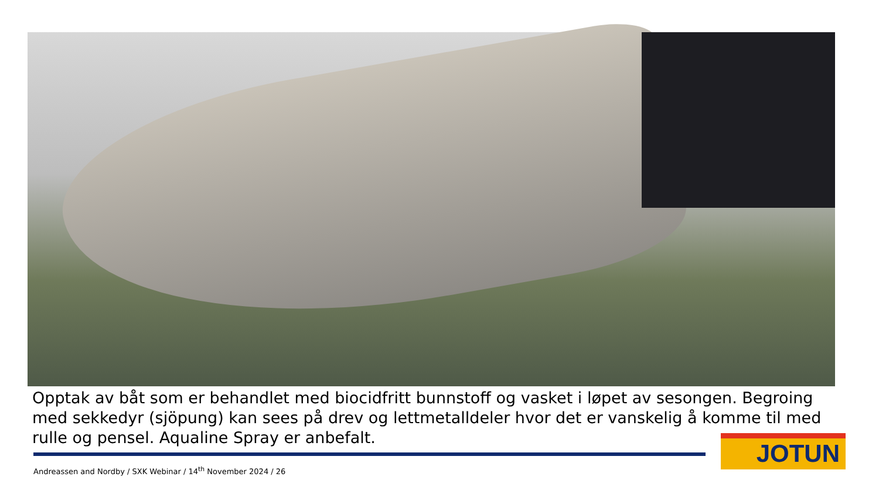Opptak av båt som er behandlet med biocidfritt bunnstoff og vasket i løpet av sesongen. Begroing med sekkedyr (sjöpung) kan sees på drev og lettmetalldeler hvor det er vanskelig å komme til med rulle og pensel. Aqualine Spray er anbefalt.
Andreassen and Nordby / SXK Webinar / 14<sup>th</sup> November 2024 / 26
JOTUN